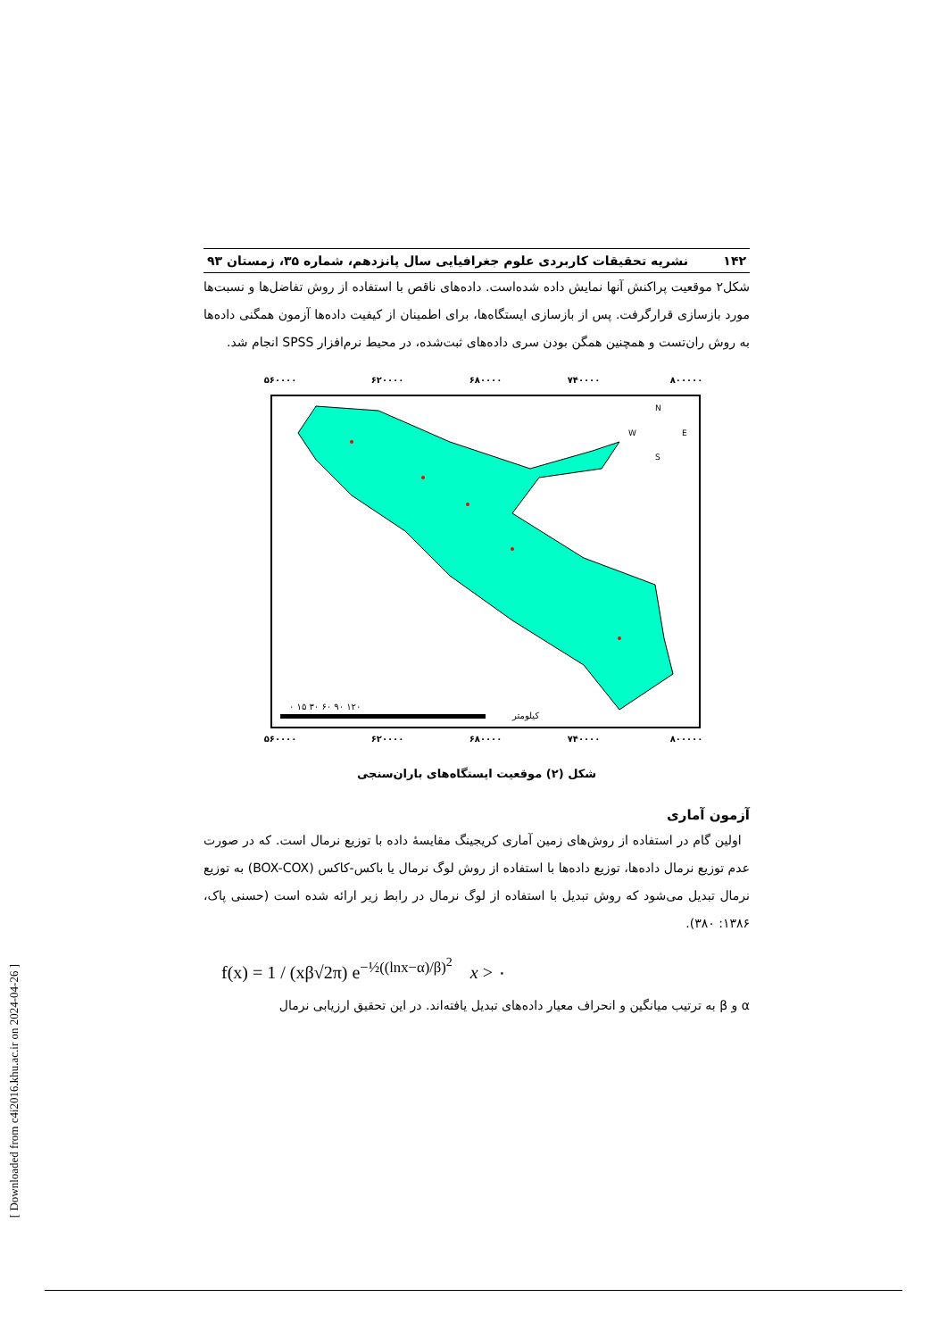۱۴۲ نشریه تحقیقات کاربردی علوم جغرافیایی سال پانزدهم، شماره ۳۵، زمستان ۹۳
شکل۲ موقعیت پراکنش آنها نمایش داده شده‌است. داده‌های ناقص با استفاده از روش تفاضل‌ها و نسبت‌ها مورد بازسازی قرارگرفت. پس از بازسازی ایستگاه‌ها، برای اطمینان از کیفیت داده‌ها آزمون همگنی داده‌ها به روش ران‌تست و همچنین همگن بودن سری داده‌های ثبت‌شده، در محیط نرم‌افزار SPSS انجام شد.
۵۶۰۰۰۰
۶۲۰۰۰۰
۶۸۰۰۰۰
۷۴۰۰۰۰
۸۰۰۰۰۰
۵۶۰۰۰۰
۶۲۰۰۰۰
۶۸۰۰۰۰
۷۴۰۰۰۰
۸۰۰۰۰۰
۰ ۱۵ ۳۰ ۶۰ ۹۰ ۱۲۰
کیلومتر
N
S
W
E
شکل (۲) موقعیت ایستگاه‌های باران‌سنجی
آزمون آماری
اولین گام در استفاده از روش‌های زمین آماری کریجینگ مقایسهٔ داده با توزیع نرمال است. که در صورت عدم توزیع نرمال داده‌ها، توزیع داده‌ها با استفاده از روش لوگ نرمال یا باکس-کاکس (BOX-COX) به توزیع نرمال تبدیل می‌شود که روش تبدیل با استفاده از لوگ نرمال در رابط زیر ارائه شده است (حسنی پاک، ۱۳۸۶: ۳۸۰).
f(x) = 1 / (xβ√2π) e<sup>−½((lnx−α)/β)<sup>2</sup></sup> x > ۰
α و β به ترتیب میانگین و انحراف معیار داده‌های تبدیل یافته‌اند. در این تحقیق ارزیابی نرمال
[ Downloaded from c4i2016.khu.ac.ir on 2024-04-26 ]